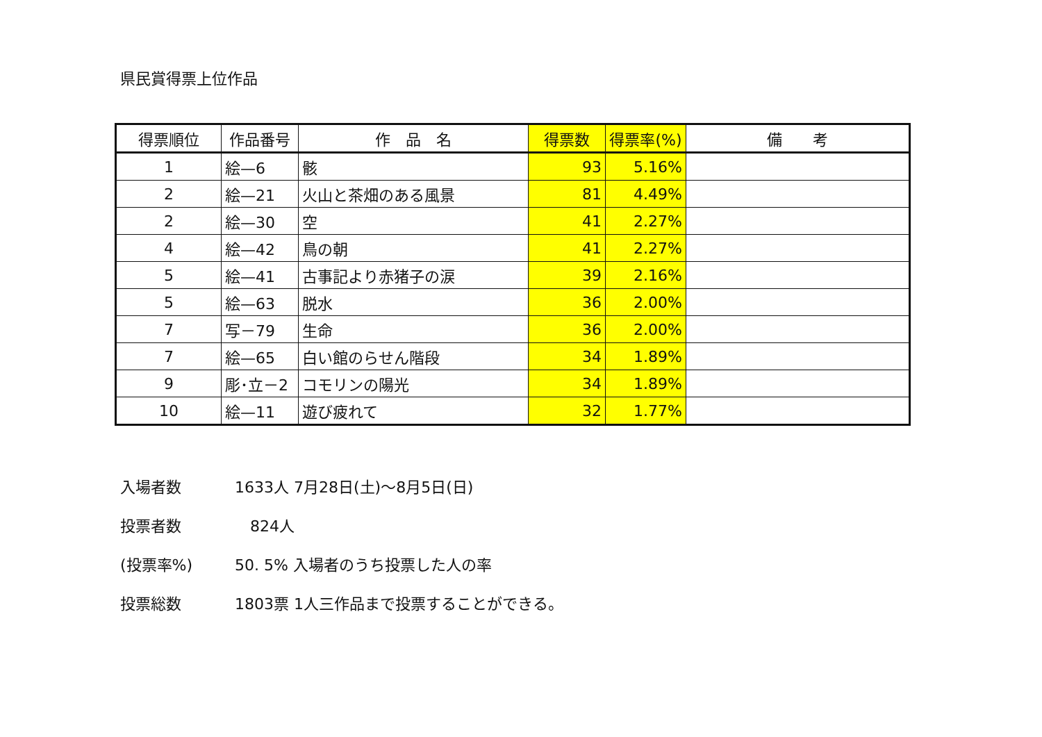県民賞得票上位作品
| 得票順位 | 作品番号 | 作 品 名 | 得票数 | 得票率(%) | 備 考 |
| --- | --- | --- | --- | --- | --- |
| 1 | 絵—6 | 骸 | 93 | 5.16% | |
| 2 | 絵—21 | 火山と茶畑のある風景 | 81 | 4.49% | |
| 2 | 絵—30 | 空 | 41 | 2.27% | |
| 4 | 絵—42 | 鳥の朝 | 41 | 2.27% | |
| 5 | 絵—41 | 古事記より赤猪子の涙 | 39 | 2.16% | |
| 5 | 絵—63 | 脱水 | 36 | 2.00% | |
| 7 | 写－79 | 生命 | 36 | 2.00% | |
| 7 | 絵—65 | 白い館のらせん階段 | 34 | 1.89% | |
| 9 | 彫･立－2 | コモリンの陽光 | 34 | 1.89% | |
| 10 | 絵—11 | 遊び疲れて | 32 | 1.77% | |
入場者数 1633人 7月28日(土)～8月5日(日)
投票者数　824人
(投票率%) 50. 5% 入場者のうち投票した人の率
投票総数 1803票 1人三作品まで投票することができる。